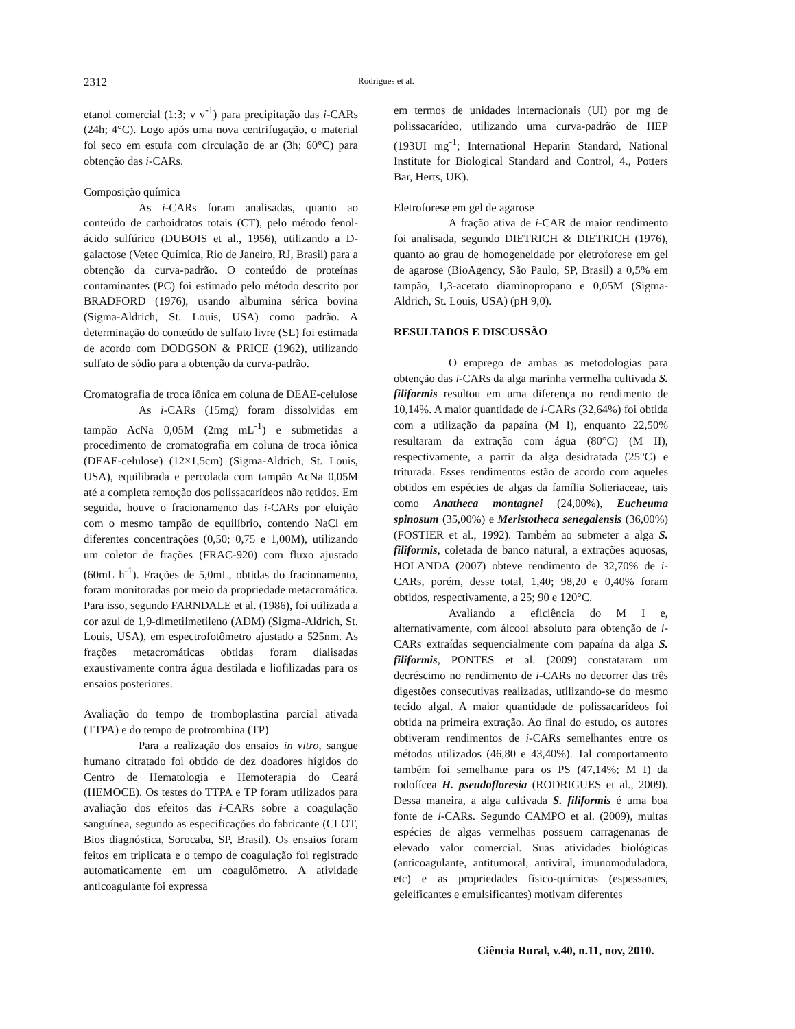2312 Rodrigues et al.
etanol comercial (1:3; v v<sup>-1</sup>) para precipitação das i-CARs (24h; 4°C). Logo após uma nova centrifugação, o material foi seco em estufa com circulação de ar (3h; 60°C) para obtenção das i-CARs.
Composição química
As i-CARs foram analisadas, quanto ao conteúdo de carboidratos totais (CT), pelo método fenol-ácido sulfúrico (DUBOIS et al., 1956), utilizando a D-galactose (Vetec Química, Rio de Janeiro, RJ, Brasil) para a obtenção da curva-padrão. O conteúdo de proteínas contaminantes (PC) foi estimado pelo método descrito por BRADFORD (1976), usando albumina sérica bovina (Sigma-Aldrich, St. Louis, USA) como padrão. A determinação do conteúdo de sulfato livre (SL) foi estimada de acordo com DODGSON & PRICE (1962), utilizando sulfato de sódio para a obtenção da curva-padrão.
Cromatografia de troca iônica em coluna de DEAE-celulose
As i-CARs (15mg) foram dissolvidas em tampão AcNa 0,05M (2mg mL<sup>-1</sup>) e submetidas a procedimento de cromatografia em coluna de troca iônica (DEAE-celulose) (12×1,5cm) (Sigma-Aldrich, St. Louis, USA), equilibrada e percolada com tampão AcNa 0,05M até a completa remoção dos polissacarídeos não retidos. Em seguida, houve o fracionamento das i-CARs por eluição com o mesmo tampão de equilíbrio, contendo NaCl em diferentes concentrações (0,50; 0,75 e 1,00M), utilizando um coletor de frações (FRAC-920) com fluxo ajustado (60mL h<sup>-1</sup>). Frações de 5,0mL, obtidas do fracionamento, foram monitoradas por meio da propriedade metacromática. Para isso, segundo FARNDALE et al. (1986), foi utilizada a cor azul de 1,9-dimetilmetileno (ADM) (Sigma-Aldrich, St. Louis, USA), em espectrofotômetro ajustado a 525nm. As frações metacromáticas obtidas foram dialisadas exaustivamente contra água destilada e liofilizadas para os ensaios posteriores.
Avaliação do tempo de tromboplastina parcial ativada (TTPA) e do tempo de protrombina (TP)
Para a realização dos ensaios in vitro, sangue humano citratado foi obtido de dez doadores hígidos do Centro de Hematologia e Hemoterapia do Ceará (HEMOCE). Os testes do TTPA e TP foram utilizados para avaliação dos efeitos das i-CARs sobre a coagulação sanguínea, segundo as especificações do fabricante (CLOT, Bios diagnóstica, Sorocaba, SP, Brasil). Os ensaios foram feitos em triplicata e o tempo de coagulação foi registrado automaticamente em um coagulômetro. A atividade anticoagulante foi expressa
em termos de unidades internacionais (UI) por mg de polissacarídeo, utilizando uma curva-padrão de HEP (193UI mg<sup>-1</sup>; International Heparin Standard, National Institute for Biological Standard and Control, 4., Potters Bar, Herts, UK).
Eletroforese em gel de agarose
A fração ativa de i-CAR de maior rendimento foi analisada, segundo DIETRICH & DIETRICH (1976), quanto ao grau de homogeneidade por eletroforese em gel de agarose (BioAgency, São Paulo, SP, Brasil) a 0,5% em tampão, 1,3-acetato diaminopropano e 0,05M (Sigma-Aldrich, St. Louis, USA) (pH 9,0).
RESULTADOS E DISCUSSÃO
O emprego de ambas as metodologias para obtenção das i-CARs da alga marinha vermelha cultivada S. filiformis resultou em uma diferença no rendimento de 10,14%. A maior quantidade de i-CARs (32,64%) foi obtida com a utilização da papaína (M I), enquanto 22,50% resultaram da extração com água (80°C) (M II), respectivamente, a partir da alga desidratada (25°C) e triturada. Esses rendimentos estão de acordo com aqueles obtidos em espécies de algas da família Solieriaceae, tais como Anatheca montagnei (24,00%), Eucheuma spinosum (35,00%) e Meristotheca senegalensis (36,00%) (FOSTIER et al., 1992). Também ao submeter a alga S. filiformis, coletada de banco natural, a extrações aquosas, HOLANDA (2007) obteve rendimento de 32,70% de i-CARs, porém, desse total, 1,40; 98,20 e 0,40% foram obtidos, respectivamente, a 25; 90 e 120°C.
Avaliando a eficiência do M I e, alternativamente, com álcool absoluto para obtenção de i-CARs extraídas sequencialmente com papaína da alga S. filiformis, PONTES et al. (2009) constataram um decréscimo no rendimento de i-CARs no decorrer das três digestões consecutivas realizadas, utilizando-se do mesmo tecido algal. A maior quantidade de polissacarídeos foi obtida na primeira extração. Ao final do estudo, os autores obtiveram rendimentos de i-CARs semelhantes entre os métodos utilizados (46,80 e 43,40%). Tal comportamento também foi semelhante para os PS (47,14%; M I) da rodofícea H. pseudofloresia (RODRIGUES et al., 2009). Dessa maneira, a alga cultivada S. filiformis é uma boa fonte de i-CARs. Segundo CAMPO et al. (2009), muitas espécies de algas vermelhas possuem carragenanas de elevado valor comercial. Suas atividades biológicas (anticoagulante, antitumoral, antiviral, imunomoduladora, etc) e as propriedades físico-químicas (espessantes, geleificantes e emulsificantes) motivam diferentes
Ciência Rural, v.40, n.11, nov, 2010.